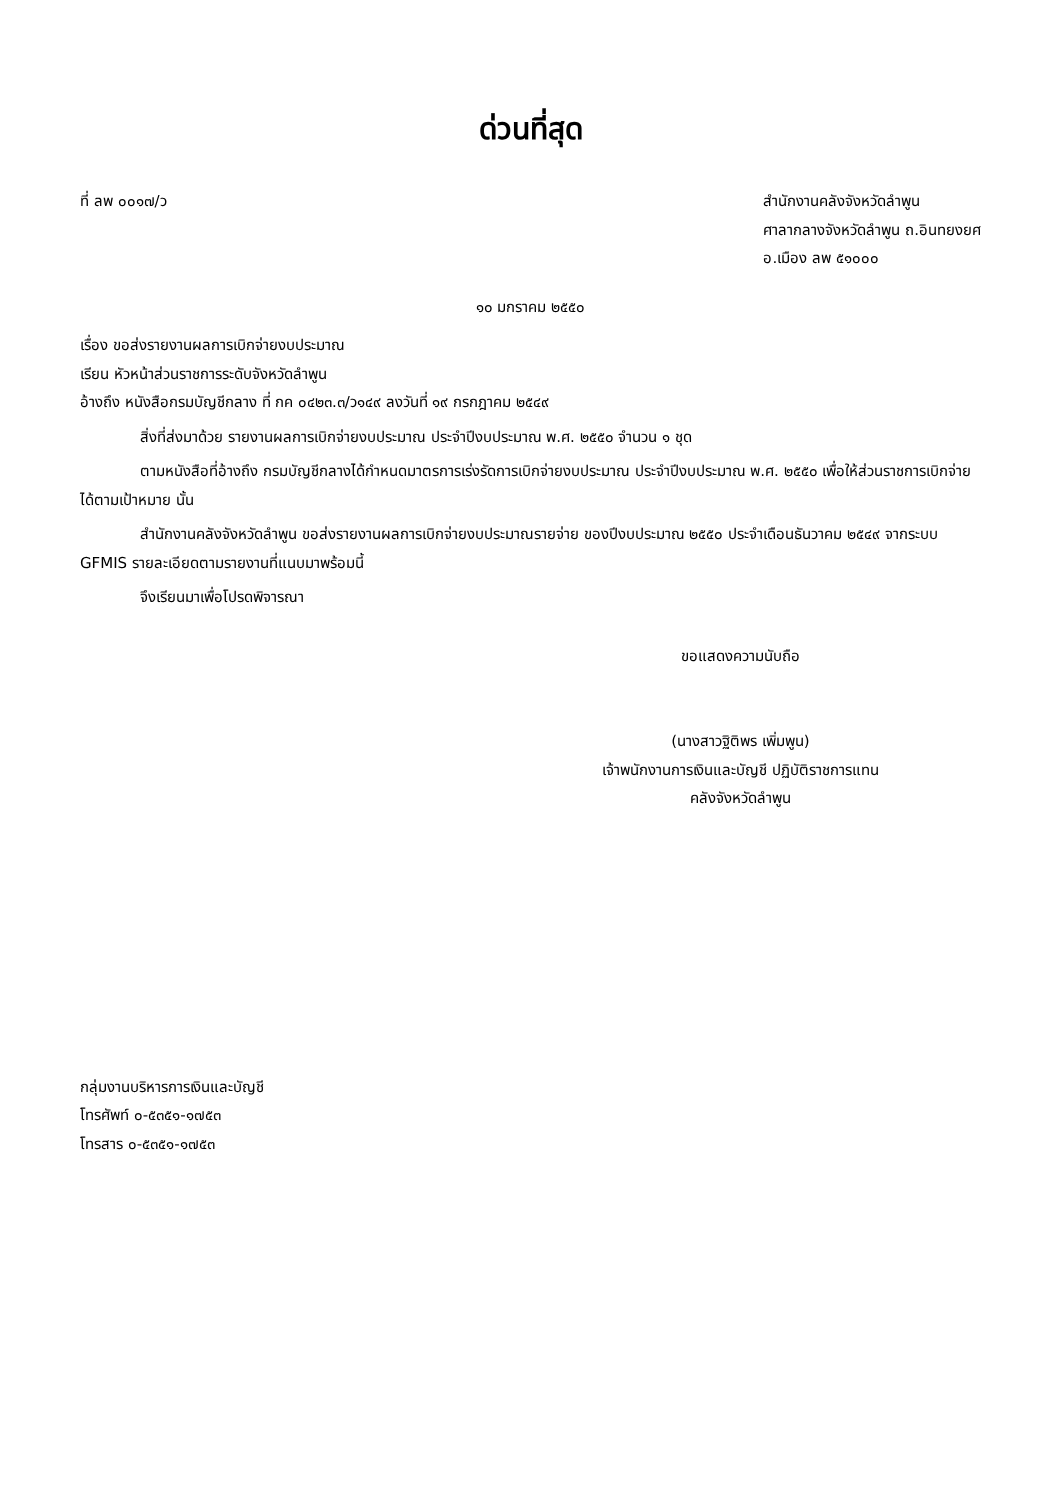ด่วนที่สุด
ที่ ลพ ๐๐๑๗/ว สำนักงานคลังจังหวัดลำพูน
ศาลากลางจังหวัดลำพูน ถ.อินทยงยศ
อ.เมือง ลพ ๕๑๐๐๐
๑๐ มกราคม ๒๕๕๐
เรื่อง ขอส่งรายงานผลการเบิกจ่ายงบประมาณ
เรียน หัวหน้าส่วนราชการระดับจังหวัดลำพูน
อ้างถึง หนังสือกรมบัญชีกลาง ที่ กค ๐๔๒๓.๓/ว๑๔๙ ลงวันที่ ๑๙ กรกฎาคม ๒๕๔๙
สิ่งที่ส่งมาด้วย รายงานผลการเบิกจ่ายงบประมาณ ประจำปีงบประมาณ พ.ศ. ๒๕๕๐ จำนวน ๑ ชุด
ตามหนังสือที่อ้างถึง กรมบัญชีกลางได้กำหนดมาตรการเร่งรัดการเบิกจ่ายงบประมาณ ประจำปีงบประมาณ พ.ศ. ๒๕๕๐ เพื่อให้ส่วนราชการเบิกจ่ายได้ตามเป้าหมาย นั้น
สำนักงานคลังจังหวัดลำพูน ขอส่งรายงานผลการเบิกจ่ายงบประมาณรายจ่าย ของปีงบประมาณ ๒๕๕๐ ประจำเดือนธันวาคม ๒๕๔๙ จากระบบ GFMIS รายละเอียดตามรายงานที่แนบมาพร้อมนี้
จึงเรียนมาเพื่อโปรดพิจารณา
ขอแสดงความนับถือ
(นางสาวฐิติพร เพิ่มพูน)
เจ้าพนักงานการเงินและบัญชี ปฏิบัติราชการแทน
คลังจังหวัดลำพูน
กลุ่มงานบริหารการเงินและบัญชี
โทรศัพท์ ๐-๕๓๕๑-๑๗๕๓
โทรสาร ๐-๕๓๕๑-๑๗๕๓